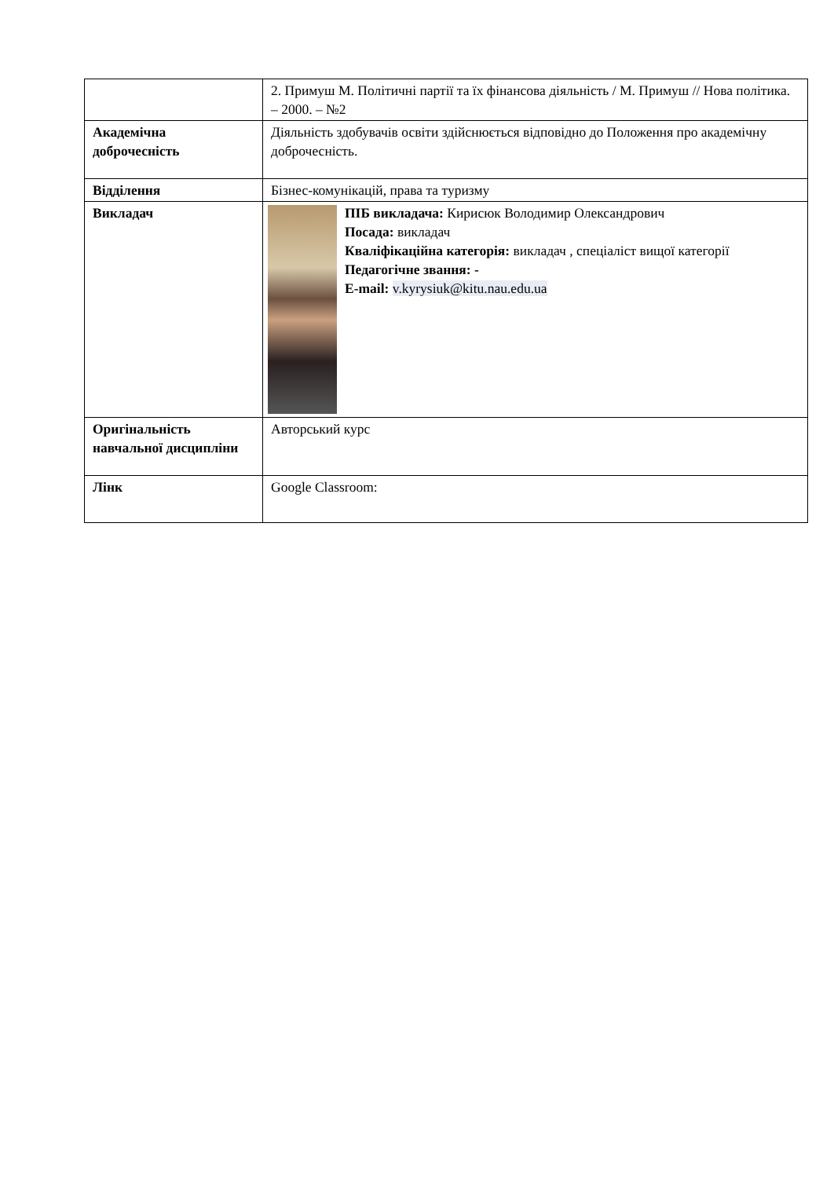| | 2. Примуш М. Політичні партії та їх фінансова діяльність / М. Примуш // Нова політика. – 2000. – №2 |
| Академічна доброчесність | Діяльність здобувачів освіти здійснюється відповідно до Положення про академічну доброчесність. |
| Відділення | Бізнес-комунікацій, права та туризму |
| Викладач | ПІБ викладача: Кирисюк Володимир Олександрович Посада: викладач Кваліфікаційна категорія: викладач , спеціаліст вищої категорії Педагогічне звання: - E-mail: v.kyrysiuk@kitu.nau.edu.ua |
| Оригінальність навчальної дисципліни | Авторський курс |
| Лінк | Google Classroom: |